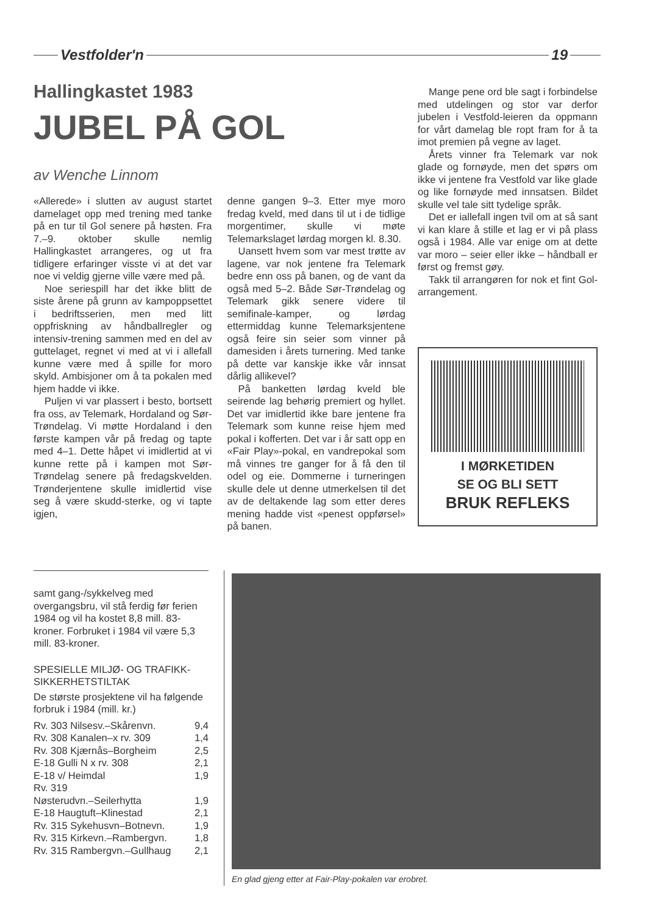Vestfolder'n 19
Hallingkastet 1983
JUBEL PÅ GOL
av Wenche Linnom
«Allerede» i slutten av august startet damelaget opp med trening med tanke på en tur til Gol senere på høsten. Fra 7.–9. oktober skulle nemlig Hallingkastet arrangeres, og ut fra tidligere erfaringer visste vi at det var noe vi veldig gjerne ville være med på.
Noe seriespill har det ikke blitt de siste årene på grunn av kampoppsettet i bedriftsserien, men med litt oppfriskning av håndballregler og intensiv-trening sammen med en del av guttelaget, regnet vi med at vi i allefall kunne være med å spille for moro skyld. Ambisjoner om å ta pokalen med hjem hadde vi ikke.
Puljen vi var plassert i besto, bortsett fra oss, av Telemark, Hordaland og Sør-Trøndelag. Vi møtte Hordaland i den første kampen vår på fredag og tapte med 4–1. Dette håpet vi imidlertid at vi kunne rette på i kampen mot Sør-Trøndelag senere på fredagskvelden. Trønderjentene skulle imidlertid vise seg å være skudd-sterke, og vi tapte igjen,
denne gangen 9–3. Etter mye moro fredag kveld, med dans til ut i de tidlige morgentimer, skulle vi møte Telemarkslaget lørdag morgen kl. 8.30.
Uansett hvem som var mest trøtte av lagene, var nok jentene fra Telemark bedre enn oss på banen, og de vant da også med 5–2. Både Sør-Trøndelag og Telemark gikk senere videre til semifinale-kamper, og lørdag ettermiddag kunne Telemarksjentene også feire sin seier som vinner på damesiden i årets turnering. Med tanke på dette var kanskje ikke vår innsat dårlig allikevel?
På banketten lørdag kveld ble seirende lag behørig premiert og hyllet. Det var imidlertid ikke bare jentene fra Telemark som kunne reise hjem med pokal i kofferten. Det var i år satt opp en «Fair Play»-pokal, en vandrepokal som må vinnes tre ganger for å få den til odel og eie. Dommerne i turneringen skulle dele ut denne utmerkelsen til det av de deltakende lag som etter deres mening hadde vist «penest oppførsel» på banen.
Mange pene ord ble sagt i forbindelse med utdelingen og stor var derfor jubelen i Vestfold-leieren da oppmann for vårt damelag ble ropt fram for å ta imot premien på vegne av laget.
Årets vinner fra Telemark var nok glade og fornøyde, men det spørs om ikke vi jentene fra Vestfold var like glade og like fornøyde med innsatsen. Bildet skulle vel tale sitt tydelige språk.
Det er iallefall ingen tvil om at så sant vi kan klare å stille et lag er vi på plass også i 1984. Alle var enige om at dette var moro – seier eller ikke – håndball er først og fremst gøy.
Takk til arrangøren for nok et fint Gol-arrangement.
I MØRKETIDEN
SE OG BLI SETT
BRUK REFLEKS
samt gang-/sykkelveg med overgangsbru, vil stå ferdig før ferien 1984 og vil ha kostet 8,8 mill. 83-kroner. Forbruket i 1984 vil være 5,3 mill. 83-kroner.
SPESIELLE MILJØ- OG TRAFIKK-SIKKERHETSTILTAK
De største prosjektene vil ha følgende forbruk i 1984 (mill. kr.)
| Rv. 303 Nilsesv.–Skårenvn. | 9,4 |
| Rv. 308 Kanalen–x rv. 309 | 1,4 |
| Rv. 308 Kjærnås–Borgheim | 2,5 |
| E-18 Gulli N x rv. 308 | 2,1 |
| E-18 v/ Heimdal | 1,9 |
| Rv. 319 | |
| Nøsterudvn.–Seilerhytta | 1,9 |
| E-18 Haugtuft–Klinestad | 2,1 |
| Rv. 315 Sykehusvn–Botnevn. | 1,9 |
| Rv. 315 Kirkevn.–Rambergvn. | 1,8 |
| Rv. 315 Rambergvn.–Gullhaug | 2,1 |
En glad gjeng etter at Fair-Play-pokalen var erobret.